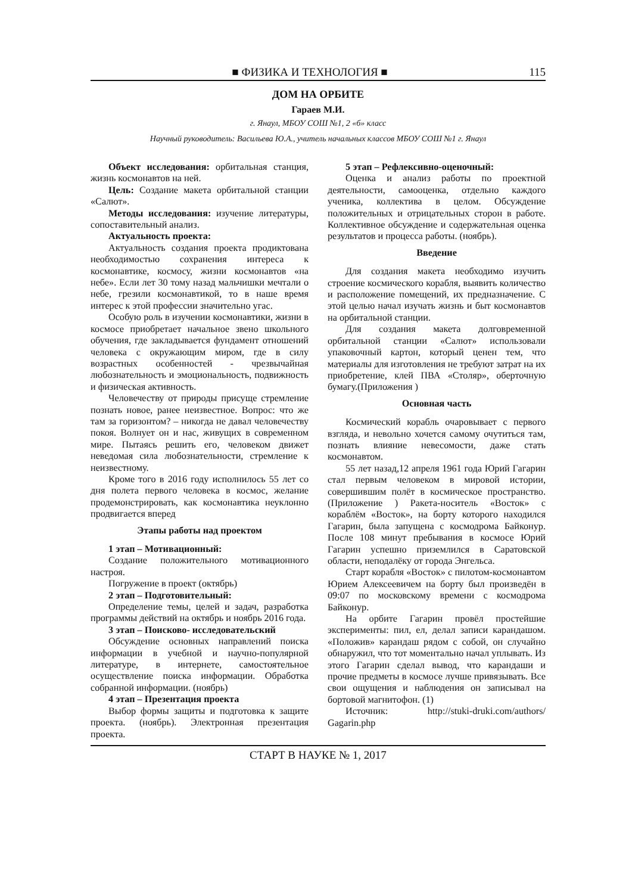■ ФИЗИКА И ТЕХНОЛОГИЯ ■ 115
ДОМ НА ОРБИТЕ
Гараев М.И.
г. Янаул, МБОУ СОШ №1, 2 «б» класс
Научный руководитель: Васильева Ю.А., учитель начальных классов МБОУ СОШ №1 г. Янаул
Объект исследования: орбитальная станция, жизнь космонавтов на ней.
Цель: Создание макета орбитальной станции «Салют».
Методы исследования: изучение литературы, сопоставительный анализ.
Актуальность проекта:
Актуальность создания проекта продиктована необходимостью сохранения интереса к космонавтике, космосу, жизни космонавтов «на небе». Если лет 30 тому назад мальчишки мечтали о небе, грезили космонавтикой, то в наше время интерес к этой профессии значительно угас.
Особую роль в изучении космонавтики, жизни в космосе приобретает начальное звено школьного обучения, где закладывается фундамент отношений человека с окружающим миром, где в силу возрастных особенностей - чрезвычайная любознательность и эмоциональность, подвижность и физическая активность.
Человечеству от природы присуще стремление познать новое, ранее неизвестное. Вопрос: что же там за горизонтом? – никогда не давал человечеству покоя. Волнует он и нас, живущих в современном мире. Пытаясь решить его, человеком движет неведомая сила любознательности, стремление к неизвестному.
Кроме того в 2016 году исполнилось 55 лет со дня полета первого человека в космос, желание продемонстрировать, как космонавтика неуклонно продвигается вперед
Этапы работы над проектом
1 этап – Мотивационный:
Создание положительного мотивационного настроя.
Погружение в проект (октябрь)
2 этап – Подготовительный:
Определение темы, целей и задач, разработка программы действий на октябрь и ноябрь 2016 года.
3 этап – Поисково- исследовательский
Обсуждение основных направлений поиска информации в учебной и научно-популярной литературе, в интернете, самостоятельное осуществление поиска информации. Обработка собранной информации. (ноябрь)
4 этап – Презентация проекта
Выбор формы защиты и подготовка к защите проекта. (ноябрь). Электронная презентация проекта.
5 этап – Рефлексивно-оценочный:
Оценка и анализ работы по проектной деятельности, самооценка, отдельно каждого ученика, коллектива в целом. Обсуждение положительных и отрицательных сторон в работе. Коллективное обсуждение и содержательная оценка результатов и процесса работы. (ноябрь).
Введение
Для создания макета необходимо изучить строение космического корабля, выявить количество и расположение помещений, их предназначение. С этой целью начал изучать жизнь и быт космонавтов на орбитальной станции.
Для создания макета долговременной орбитальной станции «Салют» использовали упаковочный картон, который ценен тем, что материалы для изготовления не требуют затрат на их приобретение, клей ПВА «Столяр», оберточную бумагу.(Приложения )
Основная часть
Космический корабль очаровывает с первого взгляда, и невольно хочется самому очутиться там, познать влияние невесомости, даже стать космонавтом.
55 лет назад,12 апреля 1961 года Юрий Гагарин стал первым человеком в мировой истории, совершившим полёт в космическое пространство. (Приложение ) Ракета-носитель «Восток» с кораблём «Восток», на борту которого находился Гагарин, была запущена с космодрома Байконур. После 108 минут пребывания в космосе Юрий Гагарин успешно приземлился в Саратовской области, неподалёку от города Энгельса.
Старт корабля «Восток» с пилотом-космонавтом Юрием Алексеевичем на борту был произведён в 09:07 по московскому времени с космодрома Байконур.
На орбите Гагарин провёл простейшие эксперименты: пил, ел, делал записи карандашом. «Положив» карандаш рядом с собой, он случайно обнаружил, что тот моментально начал уплывать. Из этого Гагарин сделал вывод, что карандаши и прочие предметы в космосе лучше привязывать. Все свои ощущения и наблюдения он записывал на бортовой магнитофон. (1)
Источник: http://stuki-druki.com/authors/ Gagarin.php
СТАРТ В НАУКЕ № 1, 2017